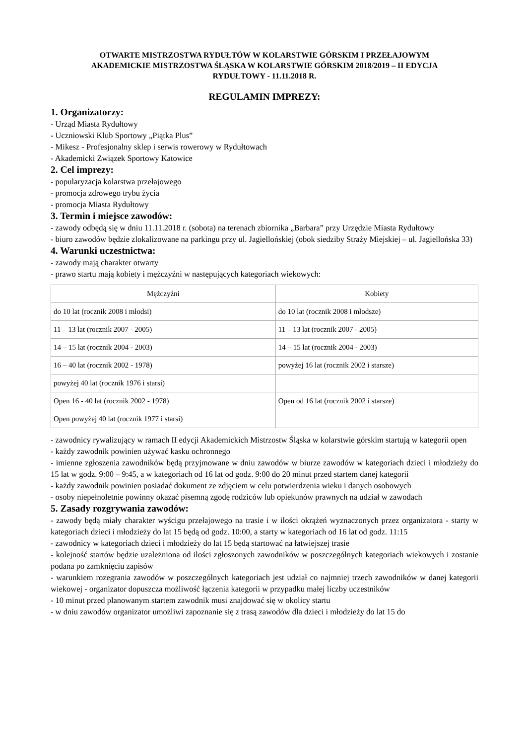OTWARTE MISTRZOSTWA RYDUŁTÓW W KOLARSTWIE GÓRSKIM I PRZEŁAJOWYM
AKADEMICKIE MISTRZOSTWA ŚLĄSKA W KOLARSTWIE GÓRSKIM 2018/2019 – II EDYCJA
RYDUŁTOWY - 11.11.2018 R.
REGULAMIN IMPREZY:
1. Organizatorzy:
- Urząd Miasta Rydułtowy
- Uczniowski Klub Sportowy „Piątka Plus”
- Mikesz - Profesjonalny sklep i serwis rowerowy w Rydułtowach
- Akademicki Związek Sportowy Katowice
2. Cel imprezy:
- popularyzacja kolarstwa przełajowego
- promocja zdrowego trybu życia
- promocja Miasta Rydułtowy
3. Termin i miejsce zawodów:
- zawody odbędą się w dniu 11.11.2018 r. (sobota) na terenach zbiornika „Barbara” przy Urzędzie Miasta Rydułtowy
- biuro zawodów będzie zlokalizowane na parkingu przy ul. Jagiellońskiej (obok siedziby Straży Miejskiej – ul. Jagiellońska 33)
4. Warunki uczestnictwa:
- zawody mają charakter otwarty
- prawo startu mają kobiety i mężczyźni w następujących kategoriach wiekowych:
| Mężczyźni | Kobiety |
| --- | --- |
| do 10 lat (rocznik 2008 i młodsi) | do 10 lat (rocznik 2008 i młodsze) |
| 11 – 13 lat (rocznik 2007 - 2005) | 11 – 13 lat (rocznik 2007 - 2005) |
| 14 – 15 lat (rocznik 2004 - 2003) | 14 – 15 lat (rocznik 2004 - 2003) |
| 16 – 40 lat (rocznik 2002 - 1978) | powyżej 16 lat (rocznik 2002 i starsze) |
| powyżej 40 lat (rocznik 1976 i starsi) | |
| Open 16 - 40 lat (rocznik 2002 - 1978) | Open od 16 lat (rocznik 2002 i starsze) |
| Open powyżej 40 lat (rocznik 1977 i starsi) | |
- zawodnicy rywalizujący w ramach II edycji Akademickich Mistrzostw Śląska w kolarstwie górskim startują w kategorii open
- każdy zawodnik powinien używać kasku ochronnego
- imienne zgłoszenia zawodników będą przyjmowane w dniu zawodów w biurze zawodów w kategoriach dzieci i młodzieży do 15 lat w godz. 9:00 – 9:45, a w kategoriach od 16 lat od godz. 9:00 do 20 minut przed startem danej kategorii
- każdy zawodnik powinien posiadać dokument ze zdjęciem w celu potwierdzenia wieku i danych osobowych
- osoby niepełnoletnie powinny okazać pisemną zgodę rodziców lub opiekunów prawnych na udział w zawodach
5. Zasady rozgrywania zawodów:
- zawody będą miały charakter wyścigu przełajowego na trasie i w ilości okrążeń wyznaczonych przez organizatora - starty w kategoriach dzieci i młodzieży do lat 15 będą od godz. 10:00, a starty w kategoriach od 16 lat od godz. 11:15
- zawodnicy w kategoriach dzieci i młodzieży do lat 15 będą startować na łatwiejszej trasie
- kolejność startów będzie uzależniona od ilości zgłoszonych zawodników w poszczególnych kategoriach wiekowych i zostanie podana po zamknięciu zapisów
- warunkiem rozegrania zawodów w poszczególnych kategoriach jest udział co najmniej trzech zawodników w danej kategorii wiekowej - organizator dopuszcza możliwość łączenia kategorii w przypadku małej liczby uczestników
- 10 minut przed planowanym startem zawodnik musi znajdować się w okolicy startu
- w dniu zawodów organizator umożliwi zapoznanie się z trasą zawodów dla dzieci i młodzieży do lat 15 do